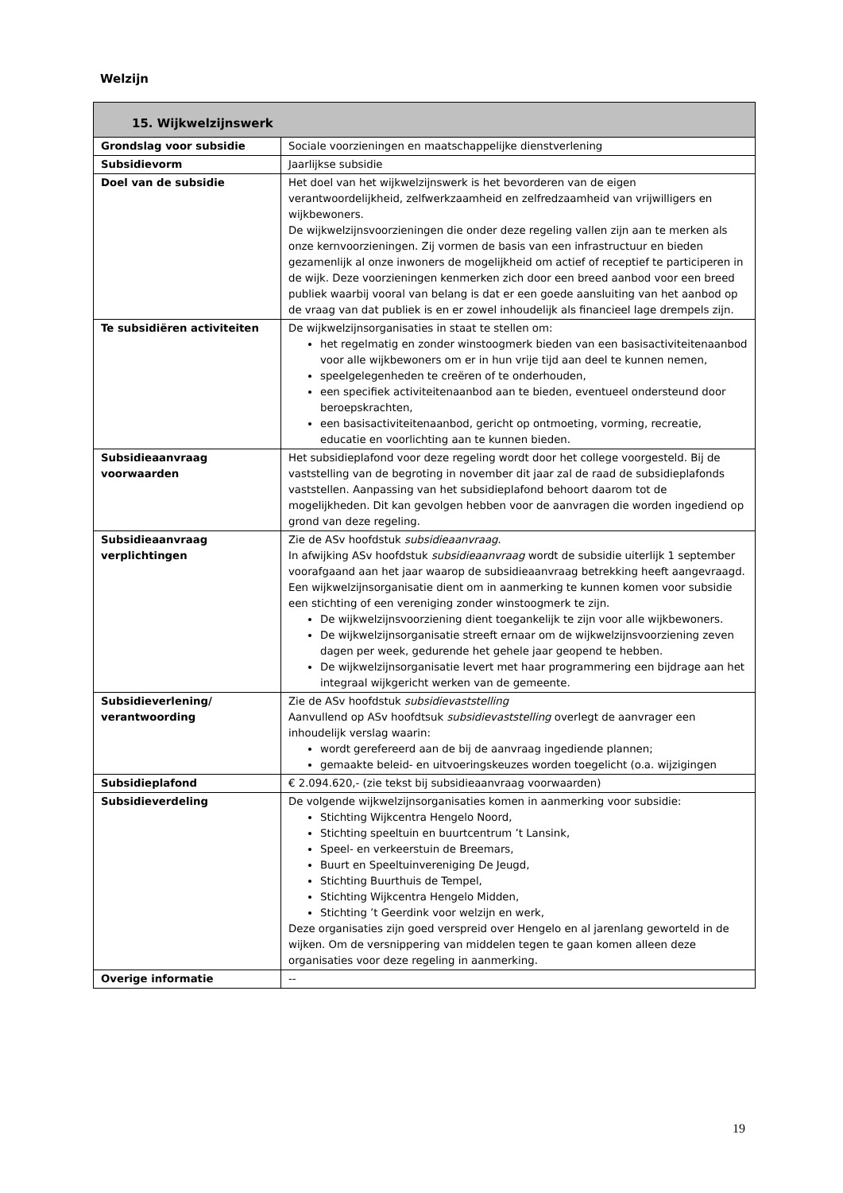Welzijn
| 15. Wijkwelzijnswerk | |
| --- | --- |
| Grondslag voor subsidie | Sociale voorzieningen en maatschappelijke dienstverlening |
| Subsidievorm | Jaarlijkse subsidie |
| Doel van de subsidie | Het doel van het wijkwelzijnswerk is het bevorderen van de eigen verantwoordelijkheid, zelfwerkzaamheid en zelfredzaamheid van vrijwilligers en wijkbewoners. De wijkwelzijnsvoorzieningen die onder deze regeling vallen zijn aan te merken als onze kernvoorzieningen. Zij vormen de basis van een infrastructuur en bieden gezamenlijk al onze inwoners de mogelijkheid om actief of receptief te participeren in de wijk. Deze voorzieningen kenmerken zich door een breed aanbod voor een breed publiek waarbij vooral van belang is dat er een goede aansluiting van het aanbod op de vraag van dat publiek is en er zowel inhoudelijk als financieel lage drempels zijn. |
| Te subsidiëren activiteiten | De wijkwelzijnsorganisaties in staat te stellen om: het regelmatig en zonder winstoogmerk bieden van een basisactiviteitenaanbod voor alle wijkbewoners om er in hun vrije tijd aan deel te kunnen nemen, speelgelegenheden te creëren of te onderhouden, een specifiek activiteitenaanbod aan te bieden, eventueel ondersteund door beroepskrachten, een basisactiviteitenaanbod, gericht op ontmoeting, vorming, recreatie, educatie en voorlichting aan te kunnen bieden. |
| Subsidieaanvraag voorwaarden | Het subsidieplafond voor deze regeling wordt door het college voorgesteld. Bij de vaststelling van de begroting in november dit jaar zal de raad de subsidieplafonds vaststellen. Aanpassing van het subsidieplafond behoort daarom tot de mogelijkheden. Dit kan gevolgen hebben voor de aanvragen die worden ingediend op grond van deze regeling. |
| Subsidieaanvraag verplichtingen | Zie de ASv hoofdstuk subsidieaanvraag . In afwijking ASv hoofdstuk subsidieaanvraag wordt de subsidie uiterlijk 1 september voorafgaand aan het jaar waarop de subsidieaanvraag betrekking heeft aangevraagd. Een wijkwelzijnsorganisatie dient om in aanmerking te kunnen komen voor subsidie een stichting of een vereniging zonder winstoogmerk te zijn. De wijkwelzijnsvoorziening dient toegankelijk te zijn voor alle wijkbewoners. De wijkwelzijnsorganisatie streeft ernaar om de wijkwelzijnsvoorziening zeven dagen per week, gedurende het gehele jaar geopend te hebben. De wijkwelzijnsorganisatie levert met haar programmering een bijdrage aan het integraal wijkgericht werken van de gemeente. |
| Subsidieverlening/ verantwoording | Zie de ASv hoofdstuk subsidievaststelling Aanvullend op ASv hoofdtsuk subsidievaststelling overlegt de aanvrager een inhoudelijk verslag waarin: wordt gerefereerd aan de bij de aanvraag ingediende plannen; gemaakte beleid- en uitvoeringskeuzes worden toegelicht (o.a. wijzigingen |
| Subsidieplafond | € 2.094.620,- (zie tekst bij subsidieaanvraag voorwaarden) |
| Subsidieverdeling | De volgende wijkwelzijnsorganisaties komen in aanmerking voor subsidie: Stichting Wijkcentra Hengelo Noord, Stichting speeltuin en buurtcentrum ’t Lansink, Speel- en verkeerstuin de Breemars, Buurt en Speeltuinvereniging De Jeugd, Stichting Buurthuis de Tempel, Stichting Wijkcentra Hengelo Midden, Stichting ’t Geerdink voor welzijn en werk, Deze organisaties zijn goed verspreid over Hengelo en al jarenlang geworteld in de wijken. Om de versnippering van middelen tegen te gaan komen alleen deze organisaties voor deze regeling in aanmerking. |
| Overige informatie | -- |
19